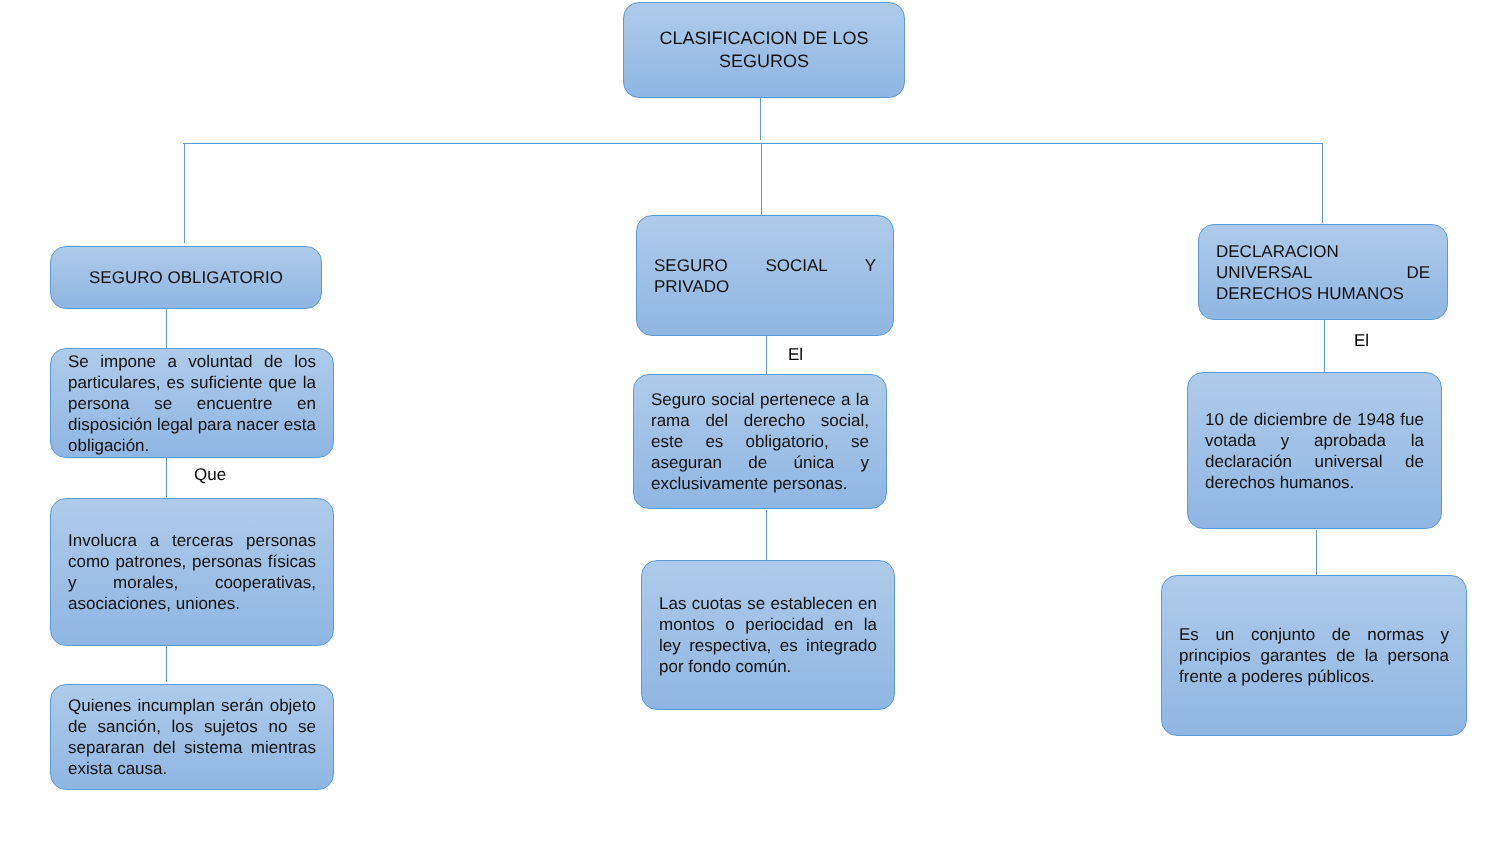CLASIFICACION DE LOS SEGUROS
SEGURO OBLIGATORIO
SEGURO SOCIAL Y PRIVADO
DECLARACION UNIVERSAL DE DERECHOS HUMANOS
Se impone a voluntad de los particulares, es suficiente que la persona se encuentre en disposición legal para nacer esta obligación.
Que
Involucra a terceras personas como patrones, personas físicas y morales, cooperativas, asociaciones, uniones.
Quienes incumplan serán objeto de sanción, los sujetos no se separaran del sistema mientras exista causa.
El
Seguro social pertenece a la rama del derecho social, este es obligatorio, se aseguran de única y exclusivamente personas.
Las cuotas se establecen en montos o periocidad en la ley respectiva, es integrado por fondo común.
El
10 de diciembre de 1948 fue votada y aprobada la declaración universal de derechos humanos.
Es un conjunto de normas y principios garantes de la persona frente a poderes públicos.